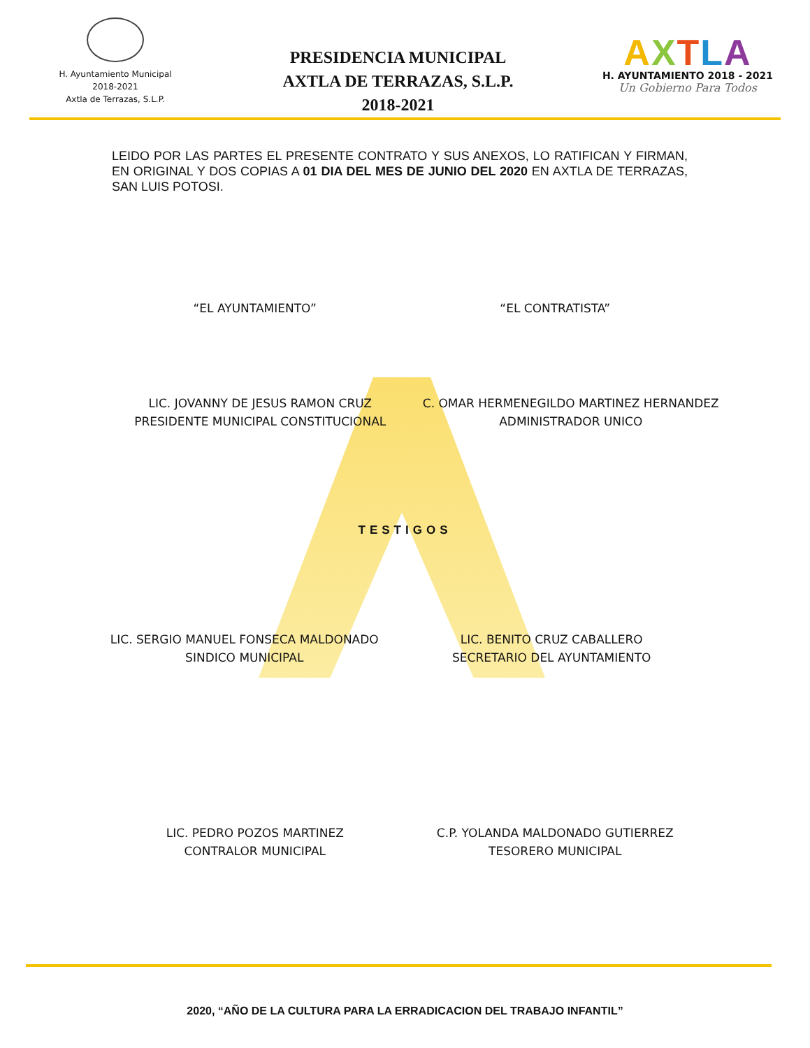H. Ayuntamiento Municipal
2018-2021
Axtla de Terrazas, S.L.P.
PRESIDENCIA MUNICIPAL
AXTLA DE TERRAZAS, S.L.P.
2018-2021
AXTLA
H. AYUNTAMIENTO 2018 - 2021
Un Gobierno Para Todos
LEIDO POR LAS PARTES EL PRESENTE CONTRATO Y SUS ANEXOS, LO RATIFICAN Y FIRMAN, EN ORIGINAL Y DOS COPIAS A 01 DIA DEL MES DE JUNIO DEL 2020 EN AXTLA DE TERRAZAS, SAN LUIS POTOSI.
“EL AYUNTAMIENTO” “EL CONTRATISTA”
LIC. JOVANNY DE JESUS RAMON CRUZ
PRESIDENTE MUNICIPAL CONSTITUCIONAL
C. OMAR HERMENEGILDO MARTINEZ HERNANDEZ
ADMINISTRADOR UNICO
TESTIGOS
LIC. SERGIO MANUEL FONSECA MALDONADO
SINDICO MUNICIPAL
LIC. BENITO CRUZ CABALLERO
SECRETARIO DEL AYUNTAMIENTO
LIC. PEDRO POZOS MARTINEZ
CONTRALOR MUNICIPAL
C.P. YOLANDA MALDONADO GUTIERREZ
TESORERO MUNICIPAL
2020, “AÑO DE LA CULTURA PARA LA ERRADICACION DEL TRABAJO INFANTIL”